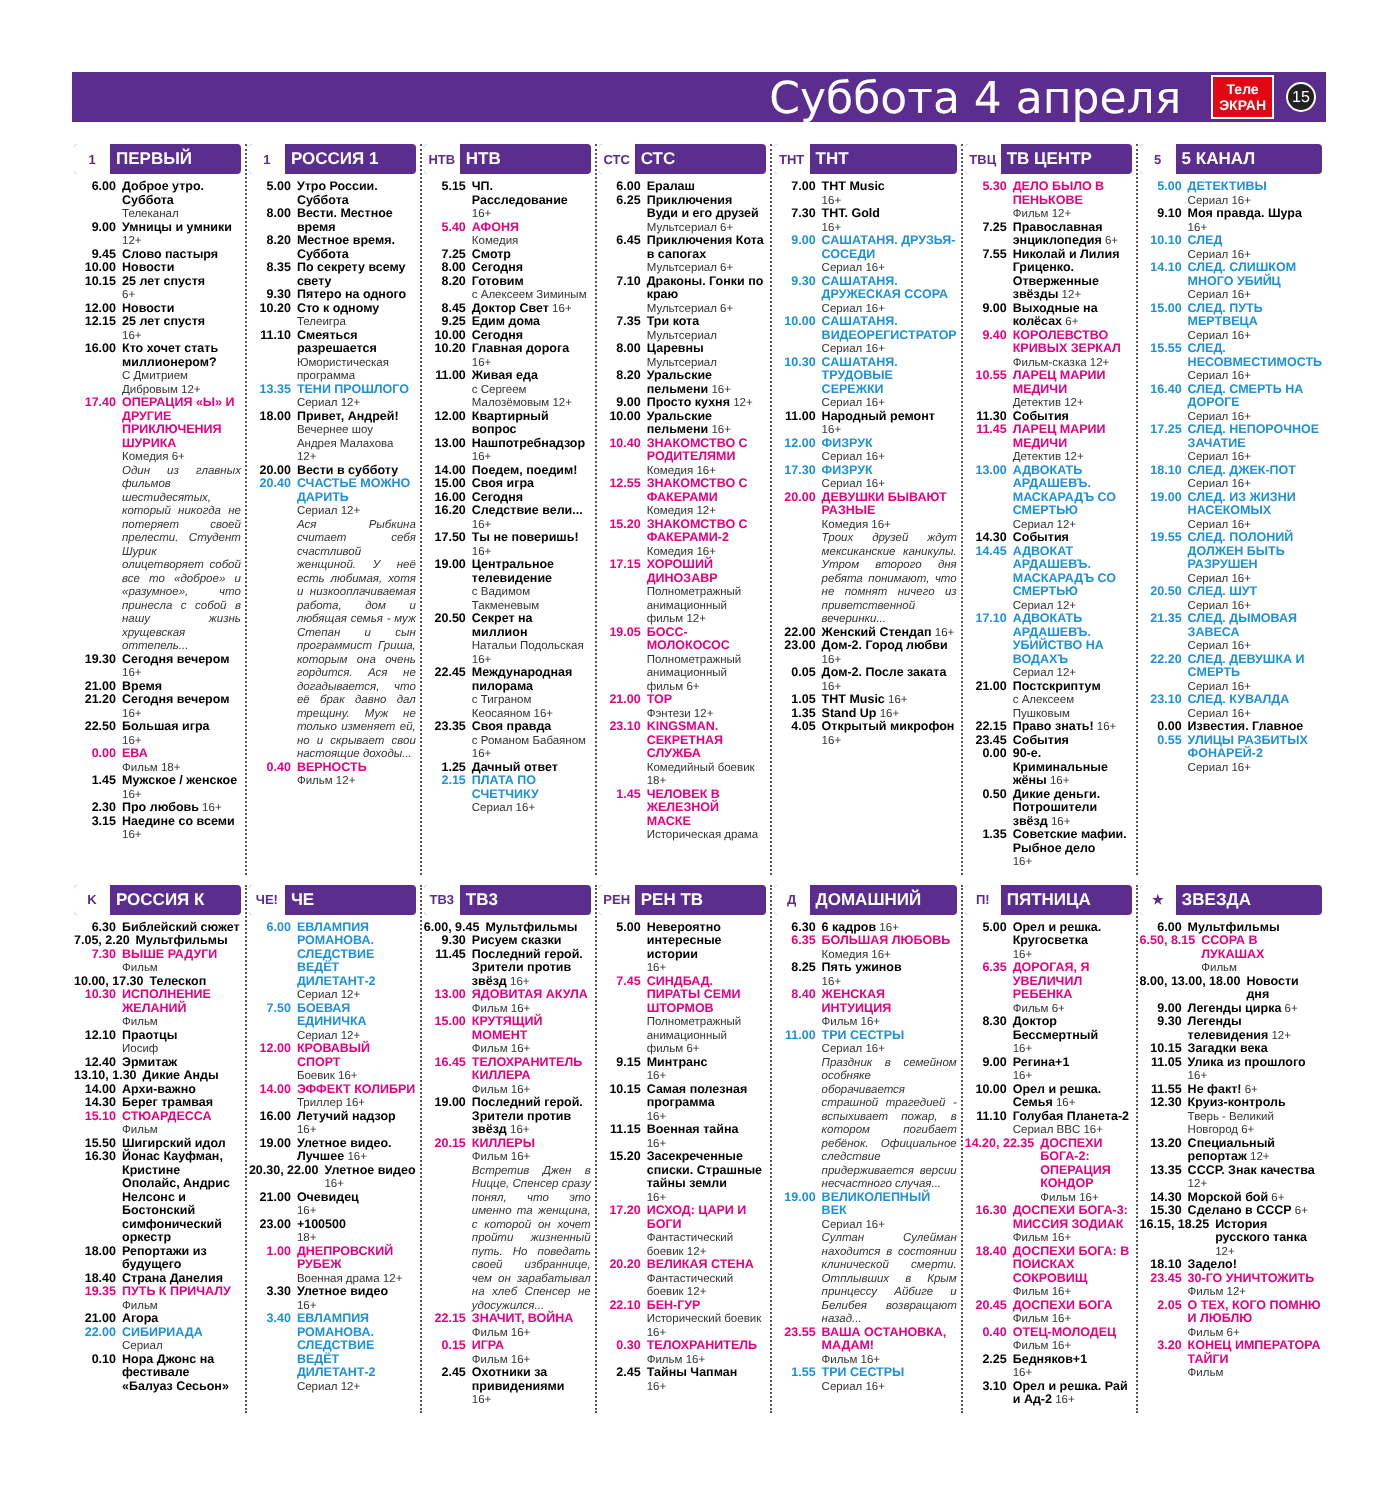Суббота 4 апреля
Теле
ЭКРАН
15
1 ПЕРВЫЙ
6.00 Доброе утро. Суббота
Телеканал
9.00 Умницы и умники
12+
9.45 Слово пастыря
10.00 Новости
10.15 25 лет спустя
6+
12.00 Новости
12.15 25 лет спустя
16+
16.00 Кто хочет стать миллионером?
С Дмитрием Дибровым 12+
17.40 ОПЕРАЦИЯ «Ы» И ДРУГИЕ ПРИКЛЮЧЕНИЯ ШУРИКА
Комедия 6+
Один из главных фильмов шестидесятых, который никогда не потеряет своей прелести. Студент Шурик олицетворяет собой все то «доброе» и «разумное», что принесла с собой в нашу жизнь хрущевская оттепель...
19.30 Сегодня вечером
16+
21.00 Время
21.20 Сегодня вечером
16+
22.50 Большая игра
16+
0.00 ЕВА
Фильм 18+
1.45 Мужское / женское 16+
2.30 Про любовь 16+
3.15 Наедине со всеми 16+
1 РОССИЯ 1
5.00 Утро России. Суббота
8.00 Вести. Местное время
8.20 Местное время. Суббота
8.35 По секрету всему свету
9.30 Пятеро на одного
10.20 Сто к одному
Телеигра
11.10 Смеяться разрешается
Юмористическая программа
13.35 ТЕНИ ПРОШЛОГО
Сериал 12+
18.00 Привет, Андрей!
Вечернее шоу Андрея Малахова 12+
20.00 Вести в субботу
20.40 СЧАСТЬЕ МОЖНО ДАРИТЬ
Сериал 12+
Ася Рыбкина считает себя счастливой женщиной. У неё есть любимая, хотя и низкооплачиваемая работа, дом и любящая семья - муж Степан и сын программист Гриша, которым она очень гордится. Ася не догадывается, что её брак давно дал трещину. Муж не только изменяет ей, но и скрывает свои настоящие доходы...
0.40 ВЕРНОСТЬ
Фильм 12+
НТВ НТВ
5.15 ЧП. Расследование
16+
5.40 АФОНЯ
Комедия
7.25 Смотр
8.00 Сегодня
8.20 Готовим
с Алексеем Зиминым
8.45 Доктор Свет 16+
9.25 Едим дома
10.00 Сегодня
10.20 Главная дорога
16+
11.00 Живая еда
с Сергеем Малозёмовым 12+
12.00 Квартирный вопрос
13.00 Нашпотребнадзор 16+
14.00 Поедем, поедим!
15.00 Своя игра
16.00 Сегодня
16.20 Следствие вели... 16+
17.50 Ты не поверишь!
16+
19.00 Центральное телевидение
с Вадимом Такменевым
20.50 Секрет на миллион
Натальи Подольская 16+
22.45 Международная пилорама
с Тиграном Кеосаяном 16+
23.35 Своя правда
с Романом Бабаяном 16+
1.25 Дачный ответ
2.15 ПЛАТА ПО СЧЕТЧИКУ
Сериал 16+
СТС СТС
6.00 Ералаш
6.25 Приключения Вуди и его друзей
Мультсериал 6+
6.45 Приключения Кота в сапогах
Мультсериал 6+
7.10 Драконы. Гонки по краю
Мультсериал 6+
7.35 Три кота
Мультсериал
8.00 Царевны
Мультсериал
8.20 Уральские пельмени 16+
9.00 Просто кухня 12+
10.00 Уральские пельмени 16+
10.40 ЗНАКОМСТВО С РОДИТЕЛЯМИ
Комедия 16+
12.55 ЗНАКОМСТВО С ФАКЕРАМИ
Комедия 12+
15.20 ЗНАКОМСТВО С ФАКЕРАМИ-2
Комедия 16+
17.15 ХОРОШИЙ ДИНОЗАВР
Полнометражный анимационный фильм 12+
19.05 БОСС-МОЛОКОСОС
Полнометражный анимационный фильм 6+
21.00 ТОР
Фэнтези 12+
23.10 KINGSMAN. СЕКРЕТНАЯ СЛУЖБА
Комедийный боевик 18+
1.45 ЧЕЛОВЕК В ЖЕЛЕЗНОЙ МАСКЕ
Историческая драма
ТНТ ТНТ
7.00 ТНТ Music
16+
7.30 ТНТ. Gold
16+
9.00 САШАТАНЯ. ДРУЗЬЯ-СОСЕДИ
Сериал 16+
9.30 САШАТАНЯ. ДРУЖЕСКАЯ ССОРА
Сериал 16+
10.00 САШАТАНЯ. ВИДЕОРЕГИСТРАТОР
Сериал 16+
10.30 САШАТАНЯ. ТРУДОВЫЕ СЕРЕЖКИ
Сериал 16+
11.00 Народный ремонт 16+
12.00 ФИЗРУК
Сериал 16+
17.30 ФИЗРУК
Сериал 16+
20.00 ДЕВУШКИ БЫВАЮТ РАЗНЫЕ
Комедия 16+
Троих друзей ждут мексиканские каникулы. Утром второго дня ребята понимают, что не помнят ничего из приветственной вечеринки...
22.00 Женский Стендап 16+
23.00 Дом-2. Город любви
16+
0.05 Дом-2. После заката
16+
1.05 ТНТ Music 16+
1.35 Stand Up 16+
4.05 Открытый микрофон
16+
ТВЦ ТВ ЦЕНТР
5.30 ДЕЛО БЫЛО В ПЕНЬКОВЕ
Фильм 12+
7.25 Православная энциклопедия 6+
7.55 Николай и Лилия Гриценко. Отверженные звёзды 12+
9.00 Выходные на колёсах 6+
9.40 КОРОЛЕВСТВО КРИВЫХ ЗЕРКАЛ
Фильм-сказка 12+
10.55 ЛАРЕЦ МАРИИ МЕДИЧИ
Детектив 12+
11.30 События
11.45 ЛАРЕЦ МАРИИ МЕДИЧИ
Детектив 12+
13.00 АДВОКАТЬ АРДАШЕВЪ. МАСКАРАДЪ СО СМЕРТЬЮ
Сериал 12+
14.30 События
14.45 АДВОКАТ АРДАШЕВЪ. МАСКАРАДЪ СО СМЕРТЬЮ
Сериал 12+
17.10 АДВОКАТЬ АРДАШЕВЪ. УБИЙСТВО НА ВОДАХЪ
Сериал 12+
21.00 Постскриптум
с Алексеем Пушковым
22.15 Право знать! 16+
23.45 События
0.00 90-е. Криминальные жёны 16+
0.50 Дикие деньги. Потрошители звёзд 16+
1.35 Советские мафии. Рыбное дело
16+
5 5 КАНАЛ
5.00 ДЕТЕКТИВЫ
Сериал 16+
9.10 Моя правда. Шура
16+
10.10 СЛЕД
Сериал 16+
14.10 СЛЕД. СЛИШКОМ МНОГО УБИЙЦ
Сериал 16+
15.00 СЛЕД. ПУТЬ МЕРТВЕЦА
Сериал 16+
15.55 СЛЕД. НЕСОВМЕСТИМОСТЬ
Сериал 16+
16.40 СЛЕД. СМЕРТЬ НА ДОРОГЕ
Сериал 16+
17.25 СЛЕД. НЕПОРОЧНОЕ ЗАЧАТИЕ
Сериал 16+
18.10 СЛЕД. ДЖЕК-ПОТ
Сериал 16+
19.00 СЛЕД. ИЗ ЖИЗНИ НАСЕКОМЫХ
Сериал 16+
19.55 СЛЕД. ПОЛОНИЙ ДОЛЖЕН БЫТЬ РАЗРУШЕН
Сериал 16+
20.50 СЛЕД. ШУТ
Сериал 16+
21.35 СЛЕД. ДЫМОВАЯ ЗАВЕСА
Сериал 16+
22.20 СЛЕД. ДЕВУШКА И СМЕРТЬ
Сериал 16+
23.10 СЛЕД. КУВАЛДА
Сериал 16+
0.00 Известия. Главное
0.55 УЛИЦЫ РАЗБИТЫХ ФОНАРЕЙ-2
Сериал 16+
K РОССИЯ К
6.30 Библейский сюжет
7.05, 2.20 Мультфильмы
7.30 ВЫШЕ РАДУГИ
Фильм
10.00, 17.30 Телескоп
10.30 ИСПОЛНЕНИЕ ЖЕЛАНИЙ
Фильм
12.10 Праотцы
Иосиф
12.40 Эрмитаж
13.10, 1.30 Дикие Анды
14.00 Архи-важно
14.30 Берег трамвая
15.10 СТЮАРДЕССА
Фильм
15.50 Шигирский идол
16.30 Йонас Кауфман, Кристине Ополайс, Андрис Нелсонс и Бостонский симфонический оркестр
18.00 Репортажи из будущего
18.40 Страна Данелия
19.35 ПУТЬ К ПРИЧАЛУ
Фильм
21.00 Агора
22.00 СИБИРИАДА
Сериал
0.10 Нора Джонс на фестивале «Балуаз Сесьон»
ЧЕ! ЧЕ
6.00 ЕВЛАМПИЯ РОМАНОВА. СЛЕДСТВИЕ ВЕДЁТ ДИЛЕТАНТ-2
Сериал 12+
7.50 БОЕВАЯ ЕДИНИЧКА
Сериал 12+
12.00 КРОВАВЫЙ СПОРТ
Боевик 16+
14.00 ЭФФЕКТ КОЛИБРИ
Триллер 16+
16.00 Летучий надзор
16+
19.00 Улетное видео. Лучшее 16+
20.30, 22.00 Улетное видео
16+
21.00 Очевидец
16+
23.00 +100500
18+
1.00 ДНЕПРОВСКИЙ РУБЕЖ
Военная драма 12+
3.30 Улетное видео
16+
3.40 ЕВЛАМПИЯ РОМАНОВА. СЛЕДСТВИЕ ВЕДЁТ ДИЛЕТАНТ-2
Сериал 12+
ТВ3 ТВ3
6.00, 9.45 Мультфильмы
9.30 Рисуем сказки
11.45 Последний герой. Зрители против звёзд 16+
13.00 ЯДОВИТАЯ АКУЛА
Фильм 16+
15.00 КРУТЯЩИЙ МОМЕНТ
Фильм 16+
16.45 ТЕЛОХРАНИТЕЛЬ КИЛЛЕРА
Фильм 16+
19.00 Последний герой. Зрители против звёзд 16+
20.15 КИЛЛЕРЫ
Фильм 16+
Встретив Джен в Ницце, Спенсер сразу понял, что это именно та женщина, с которой он хочет пройти жизненный путь. Но поведать своей избраннице, чем он зарабатывал на хлеб Спенсер не удосужился...
22.15 ЗНАЧИТ, ВОЙНА
Фильм 16+
0.15 ИГРА
Фильм 16+
2.45 Охотники за привидениями
16+
РЕН РЕН ТВ
5.00 Невероятно интересные истории
16+
7.45 СИНДБАД. ПИРАТЫ СЕМИ ШТОРМОВ
Полнометражный анимационный фильм 6+
9.15 Минтранс
16+
10.15 Самая полезная программа
16+
11.15 Военная тайна
16+
15.20 Засекреченные списки. Страшные тайны земли
16+
17.20 ИСХОД: ЦАРИ И БОГИ
Фантастический боевик 12+
20.20 ВЕЛИКАЯ СТЕНА
Фантастический боевик 12+
22.10 БЕН-ГУР
Исторический боевик 16+
0.30 ТЕЛОХРАНИТЕЛЬ
Фильм 16+
2.45 Тайны Чапман
16+
Д ДОМАШНИЙ
6.30 6 кадров 16+
6.35 БОЛЬШАЯ ЛЮБОВЬ
Комедия 16+
8.25 Пять ужинов
16+
8.40 ЖЕНСКАЯ ИНТУИЦИЯ
Фильм 16+
11.00 ТРИ СЕСТРЫ
Сериал 16+
Праздник в семейном особняке оборачивается страшной трагедией - вспыхивает пожар, в котором погибает ребёнок. Официальное следствие придерживается версии несчастного случая...
19.00 ВЕЛИКОЛЕПНЫЙ ВЕК
Сериал 16+
Султан Сулейман находится в состоянии клинической смерти. Отплывших в Крым принцессу Айбиге и Белибея возвращают назад...
23.55 ВАША ОСТАНОВКА, МАДАМ!
Фильм 16+
1.55 ТРИ СЕСТРЫ
Сериал 16+
П! ПЯТНИЦА
5.00 Орел и решка. Кругосветка
16+
6.35 ДОРОГАЯ, Я УВЕЛИЧИЛ РЕБЕНКА
Фильм 6+
8.30 Доктор Бессмертный
16+
9.00 Регина+1
16+
10.00 Орел и решка. Семья 16+
11.10 Голубая Планета-2
Сериал BBC 16+
14.20, 22.35 ДОСПЕХИ БОГА-2: ОПЕРАЦИЯ КОНДОР
Фильм 16+
16.30 ДОСПЕХИ БОГА-3: МИССИЯ ЗОДИАК
Фильм 16+
18.40 ДОСПЕХИ БОГА: В ПОИСКАХ СОКРОВИЩ
Фильм 16+
20.45 ДОСПЕХИ БОГА
Фильм 16+
0.40 ОТЕЦ-МОЛОДЕЦ
Фильм 16+
2.25 Бедняков+1
16+
3.10 Орел и решка. Рай и Ад-2 16+
★ ЗВЕЗДА
6.00 Мультфильмы
6.50, 8.15 ССОРА В ЛУКАШАХ
Фильм
8.00, 13.00, 18.00 Новости дня
9.00 Легенды цирка 6+
9.30 Легенды телевидения 12+
10.15 Загадки века
11.05 Улика из прошлого 16+
11.55 Не факт! 6+
12.30 Круиз-контроль
Тверь - Великий Новгород 6+
13.20 Специальный репортаж 12+
13.35 СССР. Знак качества 12+
14.30 Морской бой 6+
15.30 Сделано в СССР 6+
16.15, 18.25 История русского танка 12+
18.10 Задело!
23.45 30-ГО УНИЧТОЖИТЬ
Фильм 12+
2.05 О ТЕХ, КОГО ПОМНЮ И ЛЮБЛЮ
Фильм 6+
3.20 КОНЕЦ ИМПЕРАТОРА ТАЙГИ
Фильм